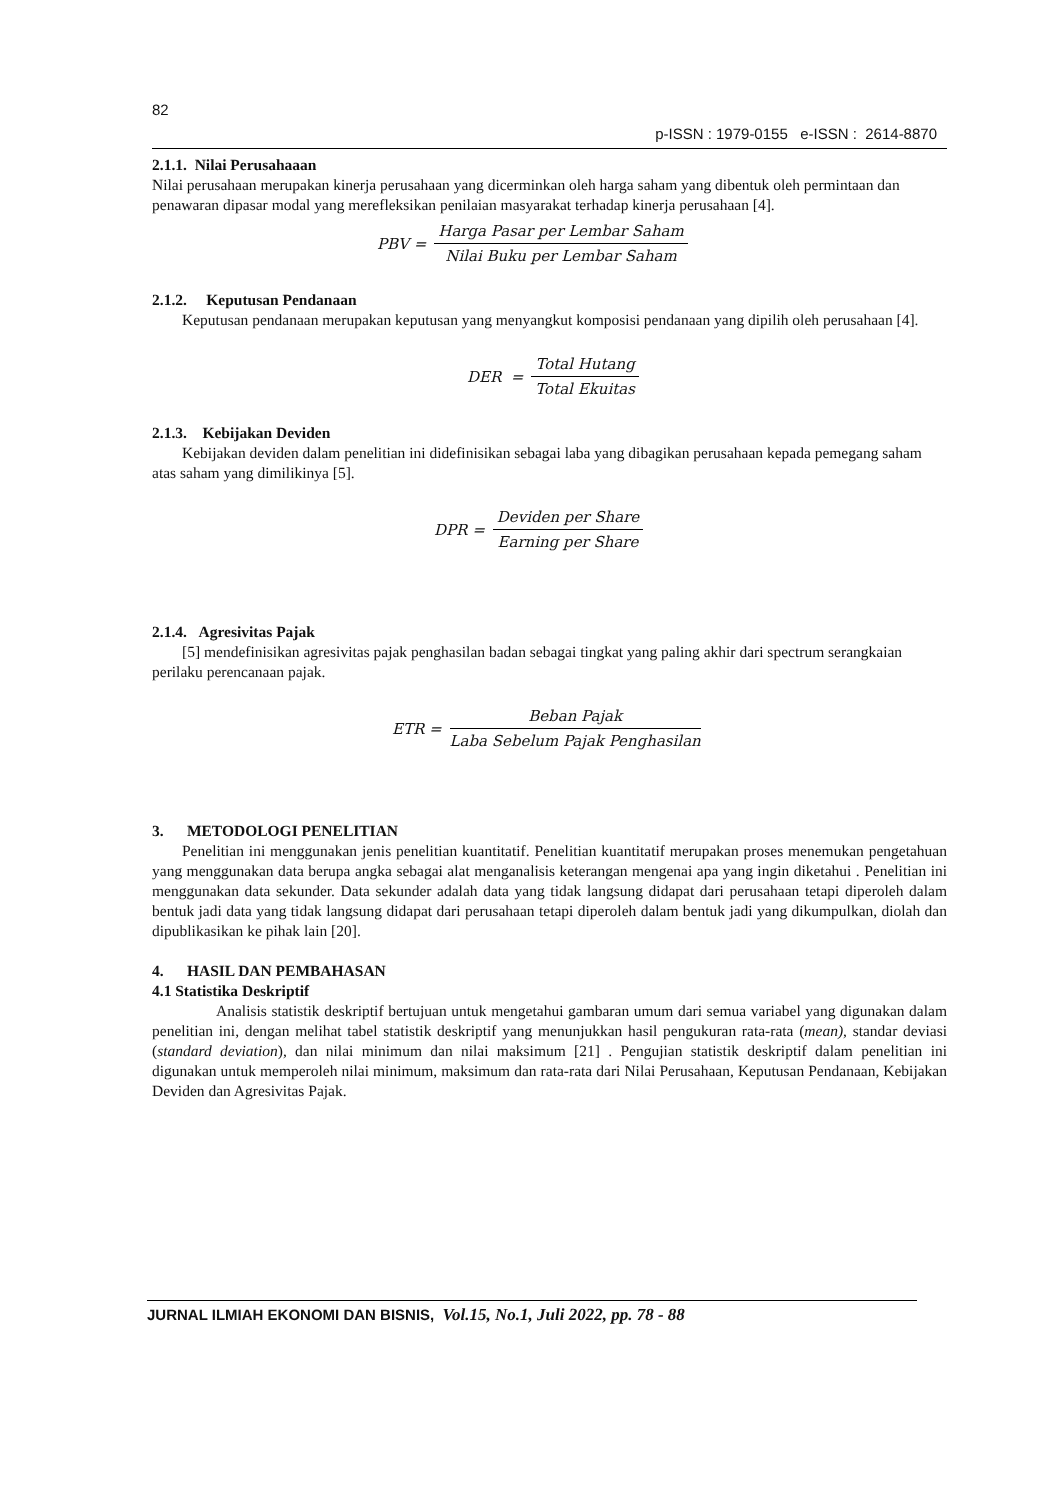82
p-ISSN : 1979-0155 e-ISSN : 2614-8870
2.1.1. Nilai Perusahaaan
Nilai perusahaan merupakan kinerja perusahaan yang dicerminkan oleh harga saham yang dibentuk oleh permintaan dan penawaran dipasar modal yang merefleksikan penilaian masyarakat terhadap kinerja perusahaan [4].
PBV = Harga Pasar per Lembar Saham Nilai Buku per Lembar Saham
2.1.2. Keputusan Pendanaan
Keputusan pendanaan merupakan keputusan yang menyangkut komposisi pendanaan yang dipilih oleh perusahaan [4].
DER = Total Hutang Total Ekuitas
2.1.3. Kebijakan Deviden
Kebijakan deviden dalam penelitian ini didefinisikan sebagai laba yang dibagikan perusahaan kepada pemegang saham atas saham yang dimilikinya [5].
DPR = Deviden per Share Earning per Share
2.1.4. Agresivitas Pajak
[5] mendefinisikan agresivitas pajak penghasilan badan sebagai tingkat yang paling akhir dari spectrum serangkaian perilaku perencanaan pajak.
ETR = Beban Pajak Laba Sebelum Pajak Penghasilan
3. METODOLOGI PENELITIAN
Penelitian ini menggunakan jenis penelitian kuantitatif. Penelitian kuantitatif merupakan proses menemukan pengetahuan yang menggunakan data berupa angka sebagai alat menganalisis keterangan mengenai apa yang ingin diketahui . Penelitian ini menggunakan data sekunder. Data sekunder adalah data yang tidak langsung didapat dari perusahaan tetapi diperoleh dalam bentuk jadi data yang tidak langsung didapat dari perusahaan tetapi diperoleh dalam bentuk jadi yang dikumpulkan, diolah dan dipublikasikan ke pihak lain [20].
4. HASIL DAN PEMBAHASAN
4.1 Statistika Deskriptif
Analisis statistik deskriptif bertujuan untuk mengetahui gambaran umum dari semua variabel yang digunakan dalam penelitian ini, dengan melihat tabel statistik deskriptif yang menunjukkan hasil pengukuran rata-rata (mean), standar deviasi (standard deviation), dan nilai minimum dan nilai maksimum [21] . Pengujian statistik deskriptif dalam penelitian ini digunakan untuk memperoleh nilai minimum, maksimum dan rata-rata dari Nilai Perusahaan, Keputusan Pendanaan, Kebijakan Deviden dan Agresivitas Pajak.
JURNAL ILMIAH EKONOMI DAN BISNIS, Vol.15, No.1, Juli 2022, pp. 78 - 88